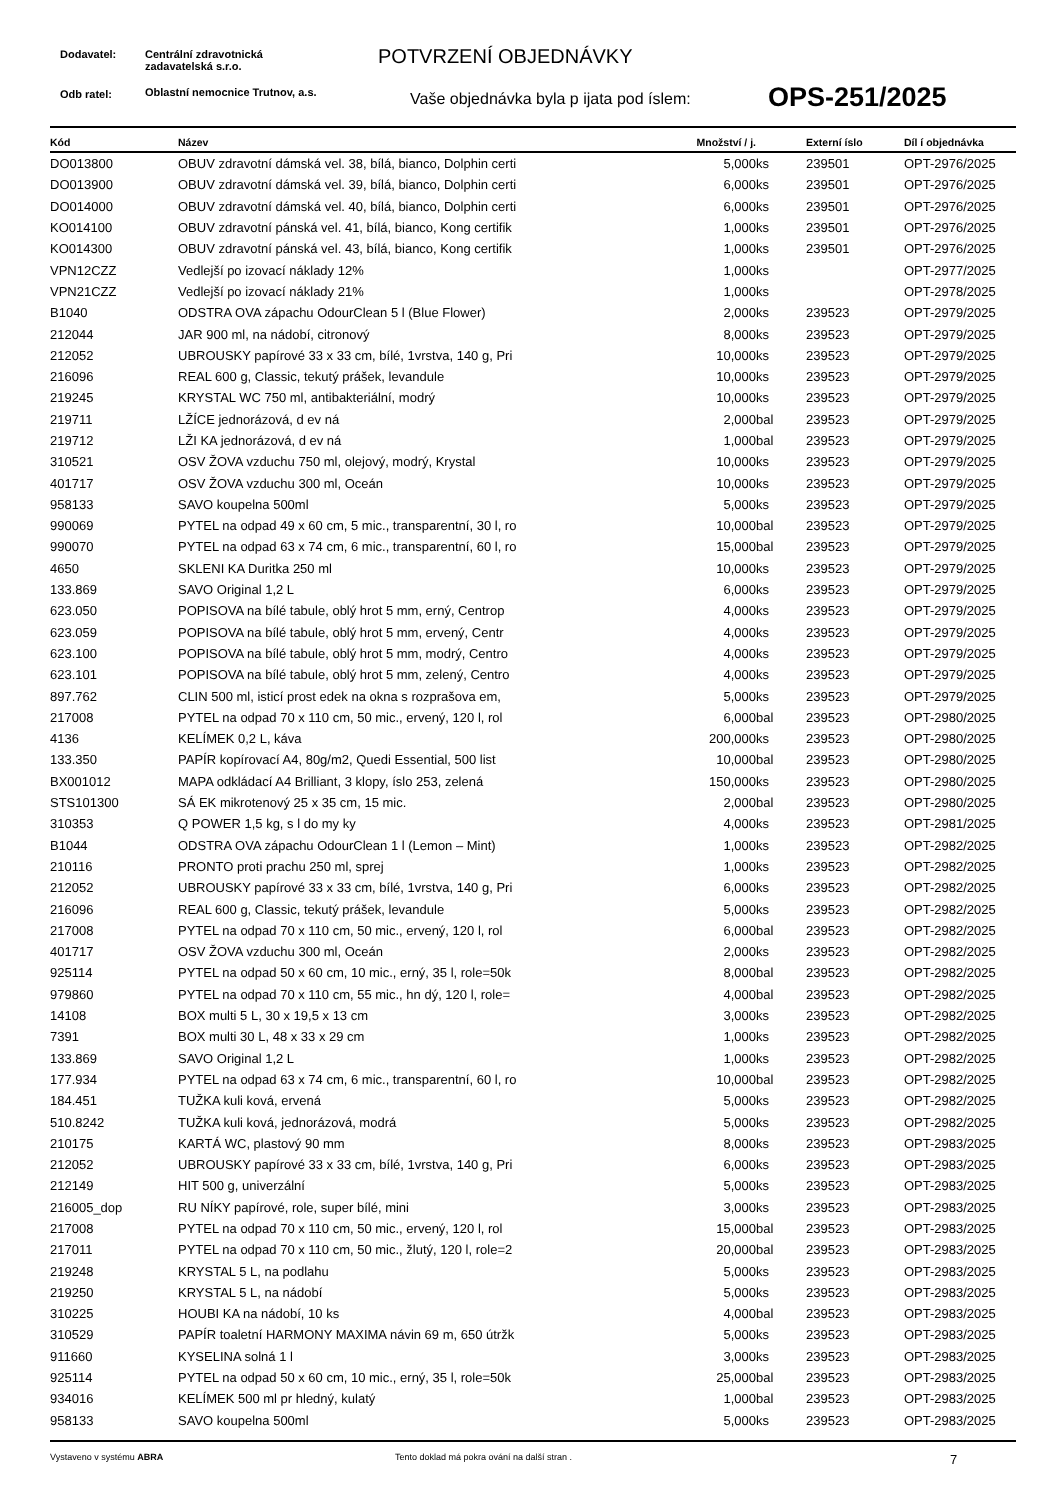Dodavatel:
Centrální zdravotnická
zadavatelská s.r.o.
POTVRZENÍ OBJEDNÁVKY
Odb ratel:
Oblastní nemocnice Trutnov, a.s.
Vaše objednávka byla p ijata pod íslem:
OPS-251/2025
| Kód | Název | Množství / j. | | Externí íslo | Díl í objednávka |
| --- | --- | --- | --- | --- | --- |
| DO013800 | OBUV zdravotní dámská vel. 38, bílá, bianco, Dolphin certi | 5,000 | ks | 239501 | OPT-2976/2025 |
| DO013900 | OBUV zdravotní dámská vel. 39, bílá, bianco, Dolphin certi | 6,000 | ks | 239501 | OPT-2976/2025 |
| DO014000 | OBUV zdravotní dámská vel. 40, bílá, bianco, Dolphin certi | 6,000 | ks | 239501 | OPT-2976/2025 |
| KO014100 | OBUV zdravotní pánská vel. 41, bílá, bianco, Kong certifik | 1,000 | ks | 239501 | OPT-2976/2025 |
| KO014300 | OBUV zdravotní pánská vel. 43, bílá, bianco, Kong certifik | 1,000 | ks | 239501 | OPT-2976/2025 |
| VPN12CZZ | Vedlejší po izovací náklady 12% | 1,000 | ks | | OPT-2977/2025 |
| VPN21CZZ | Vedlejší po izovací náklady 21% | 1,000 | ks | | OPT-2978/2025 |
| B1040 | ODSTRA OVA zápachu OdourClean 5 l (Blue Flower) | 2,000 | ks | 239523 | OPT-2979/2025 |
| 212044 | JAR 900 ml, na nádobí, citronový | 8,000 | ks | 239523 | OPT-2979/2025 |
| 212052 | UBROUSKY papírové 33 x 33 cm, bílé, 1vrstva, 140 g, Pri | 10,000 | ks | 239523 | OPT-2979/2025 |
| 216096 | REAL 600 g, Classic, tekutý prášek, levandule | 10,000 | ks | 239523 | OPT-2979/2025 |
| 219245 | KRYSTAL WC 750 ml, antibakteriální, modrý | 10,000 | ks | 239523 | OPT-2979/2025 |
| 219711 | LŽÍCE jednorázová, d ev ná | 2,000 | bal | 239523 | OPT-2979/2025 |
| 219712 | LŽI KA jednorázová, d ev ná | 1,000 | bal | 239523 | OPT-2979/2025 |
| 310521 | OSV ŽOVA vzduchu 750 ml, olejový, modrý, Krystal | 10,000 | ks | 239523 | OPT-2979/2025 |
| 401717 | OSV ŽOVA vzduchu 300 ml, Oceán | 10,000 | ks | 239523 | OPT-2979/2025 |
| 958133 | SAVO koupelna 500ml | 5,000 | ks | 239523 | OPT-2979/2025 |
| 990069 | PYTEL na odpad 49 x 60 cm, 5 mic., transparentní, 30 l, ro | 10,000 | bal | 239523 | OPT-2979/2025 |
| 990070 | PYTEL na odpad 63 x 74 cm, 6 mic., transparentní, 60 l, ro | 15,000 | bal | 239523 | OPT-2979/2025 |
| 4650 | SKLENI KA Duritka 250 ml | 10,000 | ks | 239523 | OPT-2979/2025 |
| 133.869 | SAVO Original 1,2 L | 6,000 | ks | 239523 | OPT-2979/2025 |
| 623.050 | POPISOVA na bílé tabule, oblý hrot 5 mm, erný, Centrop | 4,000 | ks | 239523 | OPT-2979/2025 |
| 623.059 | POPISOVA na bílé tabule, oblý hrot 5 mm, ervený, Centr | 4,000 | ks | 239523 | OPT-2979/2025 |
| 623.100 | POPISOVA na bílé tabule, oblý hrot 5 mm, modrý, Centro | 4,000 | ks | 239523 | OPT-2979/2025 |
| 623.101 | POPISOVA na bílé tabule, oblý hrot 5 mm, zelený, Centro | 4,000 | ks | 239523 | OPT-2979/2025 |
| 897.762 | CLIN 500 ml, isticí prost edek na okna s rozprašova em, | 5,000 | ks | 239523 | OPT-2979/2025 |
| 217008 | PYTEL na odpad 70 x 110 cm, 50 mic., ervený, 120 l, rol | 6,000 | bal | 239523 | OPT-2980/2025 |
| 4136 | KELÍMEK 0,2 L, káva | 200,000 | ks | 239523 | OPT-2980/2025 |
| 133.350 | PAPÍR kopírovací A4, 80g/m2, Quedi Essential, 500 list | 10,000 | bal | 239523 | OPT-2980/2025 |
| BX001012 | MAPA odkládací A4 Brilliant, 3 klopy, íslo 253, zelená | 150,000 | ks | 239523 | OPT-2980/2025 |
| STS101300 | SÁ EK mikrotenový 25 x 35 cm, 15 mic. | 2,000 | bal | 239523 | OPT-2980/2025 |
| 310353 | Q POWER 1,5 kg, s l do my ky | 4,000 | ks | 239523 | OPT-2981/2025 |
| B1044 | ODSTRA OVA zápachu OdourClean 1 l (Lemon – Mint) | 1,000 | ks | 239523 | OPT-2982/2025 |
| 210116 | PRONTO proti prachu 250 ml, sprej | 1,000 | ks | 239523 | OPT-2982/2025 |
| 212052 | UBROUSKY papírové 33 x 33 cm, bílé, 1vrstva, 140 g, Pri | 6,000 | ks | 239523 | OPT-2982/2025 |
| 216096 | REAL 600 g, Classic, tekutý prášek, levandule | 5,000 | ks | 239523 | OPT-2982/2025 |
| 217008 | PYTEL na odpad 70 x 110 cm, 50 mic., ervený, 120 l, rol | 6,000 | bal | 239523 | OPT-2982/2025 |
| 401717 | OSV ŽOVA vzduchu 300 ml, Oceán | 2,000 | ks | 239523 | OPT-2982/2025 |
| 925114 | PYTEL na odpad 50 x 60 cm, 10 mic., erný, 35 l, role=50k | 8,000 | bal | 239523 | OPT-2982/2025 |
| 979860 | PYTEL na odpad 70 x 110 cm, 55 mic., hn dý, 120 l, role= | 4,000 | bal | 239523 | OPT-2982/2025 |
| 14108 | BOX multi 5 L, 30 x 19,5 x 13 cm | 3,000 | ks | 239523 | OPT-2982/2025 |
| 7391 | BOX multi 30 L, 48 x 33 x 29 cm | 1,000 | ks | 239523 | OPT-2982/2025 |
| 133.869 | SAVO Original 1,2 L | 1,000 | ks | 239523 | OPT-2982/2025 |
| 177.934 | PYTEL na odpad 63 x 74 cm, 6 mic., transparentní, 60 l, ro | 10,000 | bal | 239523 | OPT-2982/2025 |
| 184.451 | TUŽKA kuli ková, ervená | 5,000 | ks | 239523 | OPT-2982/2025 |
| 510.8242 | TUŽKA kuli ková, jednorázová, modrá | 5,000 | ks | 239523 | OPT-2982/2025 |
| 210175 | KARTÁ WC, plastový 90 mm | 8,000 | ks | 239523 | OPT-2983/2025 |
| 212052 | UBROUSKY papírové 33 x 33 cm, bílé, 1vrstva, 140 g, Pri | 6,000 | ks | 239523 | OPT-2983/2025 |
| 212149 | HIT 500 g, univerzální | 5,000 | ks | 239523 | OPT-2983/2025 |
| 216005_dop | RU NÍKY papírové, role, super bílé, mini | 3,000 | ks | 239523 | OPT-2983/2025 |
| 217008 | PYTEL na odpad 70 x 110 cm, 50 mic., ervený, 120 l, rol | 15,000 | bal | 239523 | OPT-2983/2025 |
| 217011 | PYTEL na odpad 70 x 110 cm, 50 mic., žlutý, 120 l, role=2 | 20,000 | bal | 239523 | OPT-2983/2025 |
| 219248 | KRYSTAL 5 L, na podlahu | 5,000 | ks | 239523 | OPT-2983/2025 |
| 219250 | KRYSTAL 5 L, na nádobí | 5,000 | ks | 239523 | OPT-2983/2025 |
| 310225 | HOUBI KA na nádobí, 10 ks | 4,000 | bal | 239523 | OPT-2983/2025 |
| 310529 | PAPÍR toaletní HARMONY MAXIMA návin 69 m, 650 útržk | 5,000 | ks | 239523 | OPT-2983/2025 |
| 911660 | KYSELINA solná 1 l | 3,000 | ks | 239523 | OPT-2983/2025 |
| 925114 | PYTEL na odpad 50 x 60 cm, 10 mic., erný, 35 l, role=50k | 25,000 | bal | 239523 | OPT-2983/2025 |
| 934016 | KELÍMEK 500 ml pr hledný, kulatý | 1,000 | bal | 239523 | OPT-2983/2025 |
| 958133 | SAVO koupelna 500ml | 5,000 | ks | 239523 | OPT-2983/2025 |
Vystaveno v systému ABRA Tento doklad má pokra ování na další stran . 7